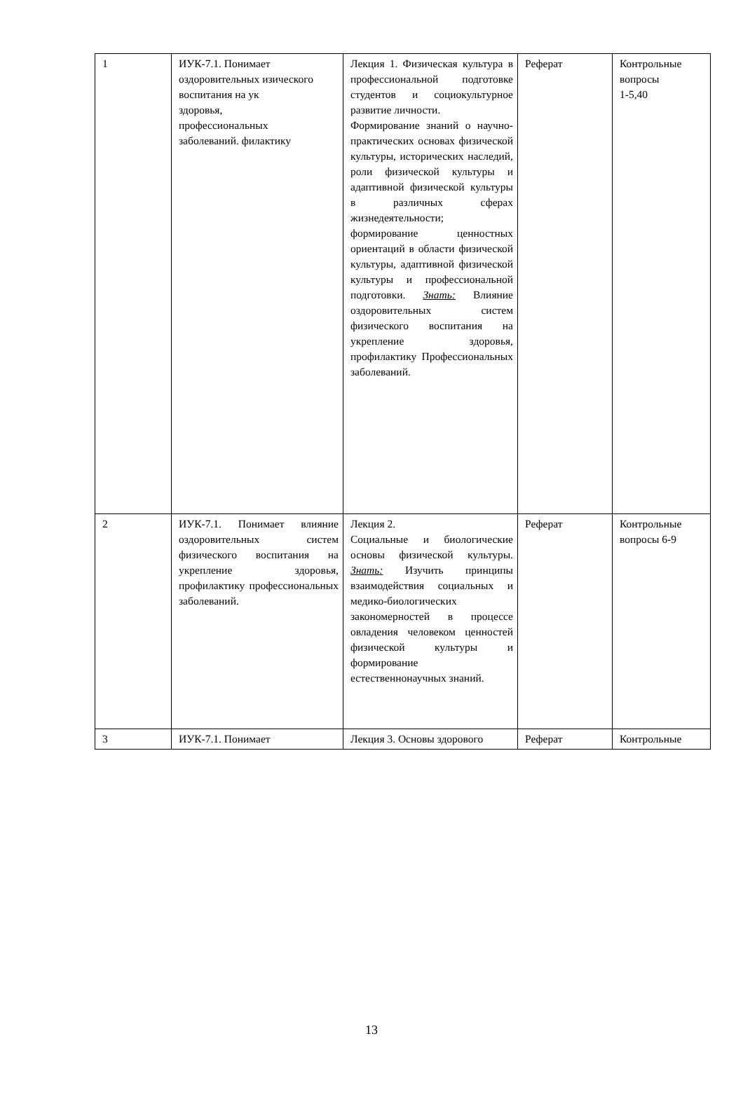| 1 | ИУК-7.1. Понимает оздоровительных изического воспитания на ук здоровья, профессиональных заболеваний. филактику | Лекция 1. Физическая культура в профессиональной подготовке студентов и социокультурное развитие личности. Формирование знаний о научно-практических основах физической культуры, исторических наследий, роли физической культуры и адаптивной физической культуры в различных сферах жизнедеятельности; формирование ценностных ориентаций в области физической культуры, адаптивной физической культуры и профессиональной подготовки. Знать: Влияние оздоровительных систем физического воспитания на укрепление здоровья, профилактику Профессиональных заболеваний. | Реферат | Контрольные вопросы 1-5,40 |
| 2 | ИУК-7.1. Понимает влияние оздоровительных систем физического воспитания на укрепление здоровья, профилактику профессиональных заболеваний. | Лекция 2. Социальные и биологические основы физической культуры. Знать: Изучить принципы взаимодействия социальных и медико-биологических закономерностей в процессе овладения человеком ценностей физической культуры и формирование естественнонаучных знаний. | Реферат | Контрольные вопросы 6-9 |
| 3 | ИУК-7.1. Понимает | Лекция 3. Основы здорового | Реферат | Контрольные |
13